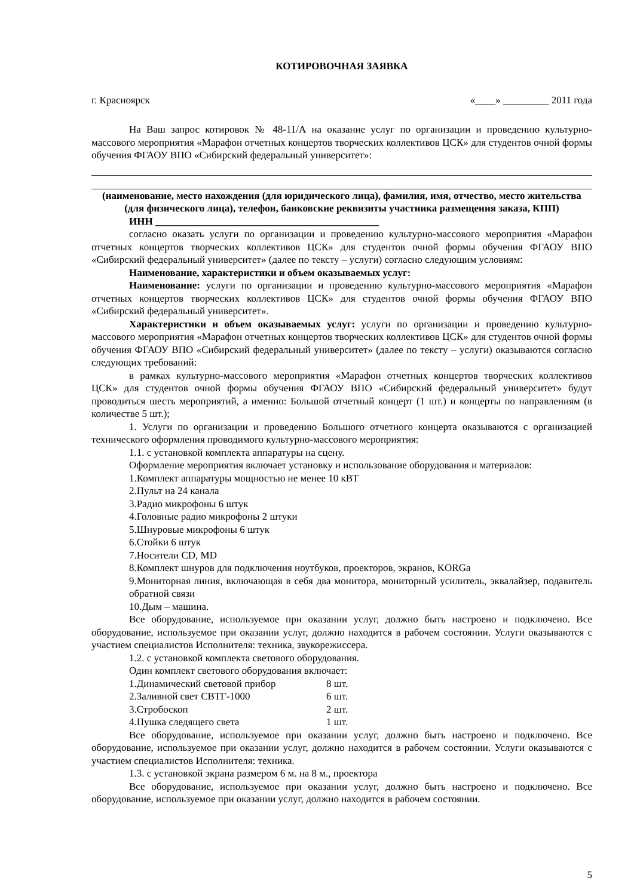КОТИРОВОЧНАЯ ЗАЯВКА
г. Красноярск «____» _________ 2011 года
На Ваш запрос котировок № 48-11/А на оказание услуг по организации и проведению культурно-массового мероприятия «Марафон отчетных концертов творческих коллективов ЦСК» для студентов очной формы обучения ФГАОУ ВПО «Сибирский федеральный университет»:
(наименование, место нахождения (для юридического лица), фамилия, имя, отчество, место жительства (для физического лица), телефон, банковские реквизиты участника размещения заказа, КПП)
ИНН ____________________________________________
согласно оказать услуги по организации и проведению культурно-массового мероприятия «Марафон отчетных концертов творческих коллективов ЦСК» для студентов очной формы обучения ФГАОУ ВПО «Сибирский федеральный университет» (далее по тексту – услуги) согласно следующим условиям:
Наименование, характеристики и объем оказываемых услуг:
Наименование: услуги по организации и проведению культурно-массового мероприятия «Марафон отчетных концертов творческих коллективов ЦСК» для студентов очной формы обучения ФГАОУ ВПО «Сибирский федеральный университет».
Характеристики и объем оказываемых услуг: услуги по организации и проведению культурно-массового мероприятия «Марафон отчетных концертов творческих коллективов ЦСК» для студентов очной формы обучения ФГАОУ ВПО «Сибирский федеральный университет» (далее по тексту – услуги) оказываются согласно следующих требований:
в рамках культурно-массового мероприятия «Марафон отчетных концертов творческих коллективов ЦСК» для студентов очной формы обучения ФГАОУ ВПО «Сибирский федеральный университет» будут проводиться шесть мероприятий, а именно: Большой отчетный концерт (1 шт.) и концерты по направлениям (в количестве 5 шт.);
1. Услуги по организации и проведению Большого отчетного концерта оказываются с организацией технического оформления проводимого культурно-массового мероприятия:
1.1. с установкой комплекта аппаратуры на сцену.
Оформление мероприятия включает установку и использование оборудования и материалов:
1.Комплект аппаратуры мощностью не менее 10 кВТ
2.Пульт на 24 канала
3.Радио микрофоны 6 штук
4.Головные радио микрофоны 2 штуки
5.Шнуровые микрофоны 6 штук
6.Стойки 6 штук
7.Носители CD, MD
8.Комплект шнуров для подключения ноутбуков, проекторов, экранов, KORGa
9.Мониторная линия, включающая в себя два монитора, мониторный усилитель, эквалайзер, подавитель обратной связи
10.Дым – машина.
Все оборудование, используемое при оказании услуг, должно быть настроено и подключено. Все оборудование, используемое при оказании услуг, должно находится в рабочем состоянии. Услуги оказываются с участием специалистов Исполнителя: техника, звукорежиссера.
1.2. с установкой комплекта светового оборудования.
Один комплект светового оборудования включает:
1.Динамический световой прибор 8 шт.
2.Заливной свет СВТГ-1000 6 шт.
3.Стробоскоп 2 шт.
4.Пушка следящего света 1 шт.
Все оборудование, используемое при оказании услуг, должно быть настроено и подключено. Все оборудование, используемое при оказании услуг, должно находится в рабочем состоянии. Услуги оказываются с участием специалистов Исполнителя: техника.
1.3. с установкой экрана размером 6 м. на 8 м., проектора
Все оборудование, используемое при оказании услуг, должно быть настроено и подключено. Все оборудование, используемое при оказании услуг, должно находится в рабочем состоянии.
5